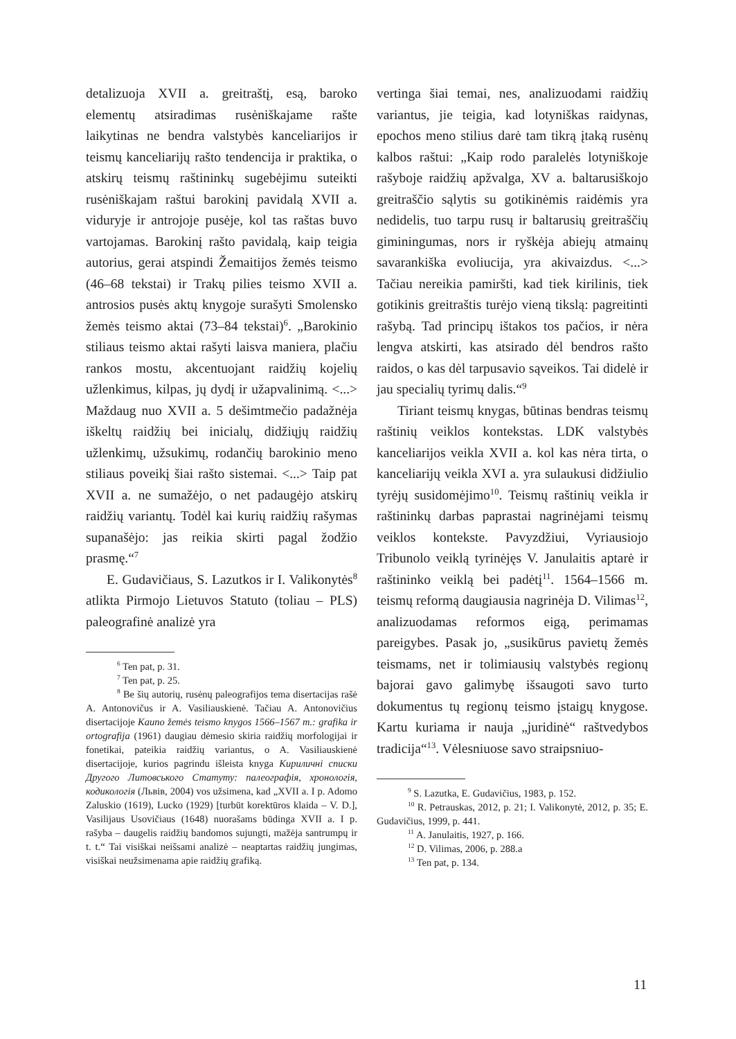detalizuoja XVII a. greitraštį, esą, baroko elementų atsiradimas rusėniškajame rašte laikytinas ne bendra valstybės kanceliarijos ir teismų kanceliarijų rašto tendencija ir praktika, o atskirų teismų raštininkų sugebėjimu suteikti rusėniškajam raštui barokinį pavidalą XVII a. viduryje ir antrojoje pusėje, kol tas raštas buvo vartojamas. Barokinį rašto pavidalą, kaip teigia autorius, gerai atspindi Žemaitijos žemės teismo (46–68 tekstai) ir Trakų pilies teismo XVII a. antrosios pusės aktų knygoje surašyti Smolensko žemės teismo aktai (73–84 tekstai)<sup>6</sup>. „Barokinio stiliaus teismo aktai rašyti laisva maniera, plačiu rankos mostu, akcentuojant raidžių kojelių užlenkimus, kilpas, jų dydį ir užapvalinimą. <...> Maždaug nuo XVII a. 5 dešimtmečio padažnėja iškeltų raidžių bei inicialų, didžiųjų raidžių užlenkimų, užsukimų, rodančių barokinio meno stiliaus poveikį šiai rašto sistemai. <...> Taip pat XVII a. ne sumažėjo, o net padaugėjo atskirų raidžių variantų. Todėl kai kurių raidžių rašymas supanašėjo: jas reikia skirti pagal žodžio prasmę.“<sup>7</sup>
E. Gudavičiaus, S. Lazutkos ir I. Valikonytės<sup>8</sup> atlikta Pirmojo Lietuvos Statuto (toliau – PLS) paleografinė analizė yra
<sup>6</sup> Ten pat, p. 31.
<sup>7</sup> Ten pat, p. 25.
<sup>8</sup> Be šių autorių, rusėnų paleografijos tema disertacijas rašė A. Antonovičus ir A. Vasiliauskienė. Tačiau A. Antonovičius disertacijoje Kauno žemės teismo knygos 1566–1567 m.: grafika ir ortografija (1961) daugiau dėmesio skiria raidžių morfologijai ir fonetikai, pateikia raidžių variantus, o A. Vasiliauskienė disertacijoje, kurios pagrindu išleista knyga Кириличні списки Другого Литовського Статуту: палеографія, хронологія, кодикологія (Львів, 2004) vos užsimena, kad „XVII a. I p. Adomo Zaluskio (1619), Lucko (1929) [turbūt korektūros klaida – V. D.], Vasilijaus Usovičiaus (1648) nuorašams būdinga XVII a. I p. rašyba – daugelis raidžių bandomos sujungti, mažėja santrumpų ir t. t.“ Tai visiškai neišsami analizė – neaptartas raidžių jungimas, visiškai neužsimenama apie raidžių grafiką.
vertinga šiai temai, nes, analizuodami raidžių variantus, jie teigia, kad lotyniškas raidynas, epochos meno stilius darė tam tikrą įtaką rusėnų kalbos raštui: „Kaip rodo paralelės lotyniškoje rašyboje raidžių apžvalga, XV a. baltarusiškojo greitraščio sąlytis su gotikinėmis raidėmis yra nedidelis, tuo tarpu rusų ir baltarusių greitraščių giminingumas, nors ir ryškėja abiejų atmainų savarankiška evoliucija, yra akivaizdus. <...> Tačiau nereikia pamiršti, kad tiek kirilinis, tiek gotikinis greitraštis turėjo vieną tikslą: pagreitinti rašybą. Tad principų ištakos tos pačios, ir nėra lengva atskirti, kas atsirado dėl bendros rašto raidos, o kas dėl tarpusavio sąveikos. Tai didelė ir jau specialių tyrimų dalis.“<sup>9</sup>
Tiriant teismų knygas, būtinas bendras teismų raštinių veiklos kontekstas. LDK valstybės kanceliarijos veikla XVII a. kol kas nėra tirta, o kanceliarijų veikla XVI a. yra sulaukusi didžiulio tyrėjų susidomėjimo<sup>10</sup>. Teismų raštinių veikla ir raštininkų darbas paprastai nagrinėjami teismų veiklos kontekste. Pavyzdžiui, Vyriausiojo Tribunolo veiklą tyrinėjęs V. Janulaitis aptarė ir raštininko veiklą bei padėtį<sup>11</sup>. 1564–1566 m. teismų reformą daugiausia nagrinėja D. Vilimas<sup>12</sup>, analizuodamas reformos eigą, perimamas pareigybes. Pasak jo, „susikūrus pavietų žemės teismams, net ir tolimiausių valstybės regionų bajorai gavo galimybę išsaugoti savo turto dokumentus tų regionų teismo įstaigų knygose. Kartu kuriama ir nauja „juridinė“ raštvedybos tradicija“<sup>13</sup>. Vėlesniuose savo straipsniuo-
<sup>9</sup> S. Lazutka, E. Gudavičius, 1983, p. 152.
<sup>10</sup> R. Petrauskas, 2012, p. 21; I. Valikonytė, 2012, p. 35; E. Gudavičius, 1999, p. 441.
<sup>11</sup> A. Janulaitis, 1927, p. 166.
<sup>12</sup> D. Vilimas, 2006, p. 288.a
<sup>13</sup> Ten pat, p. 134.
11